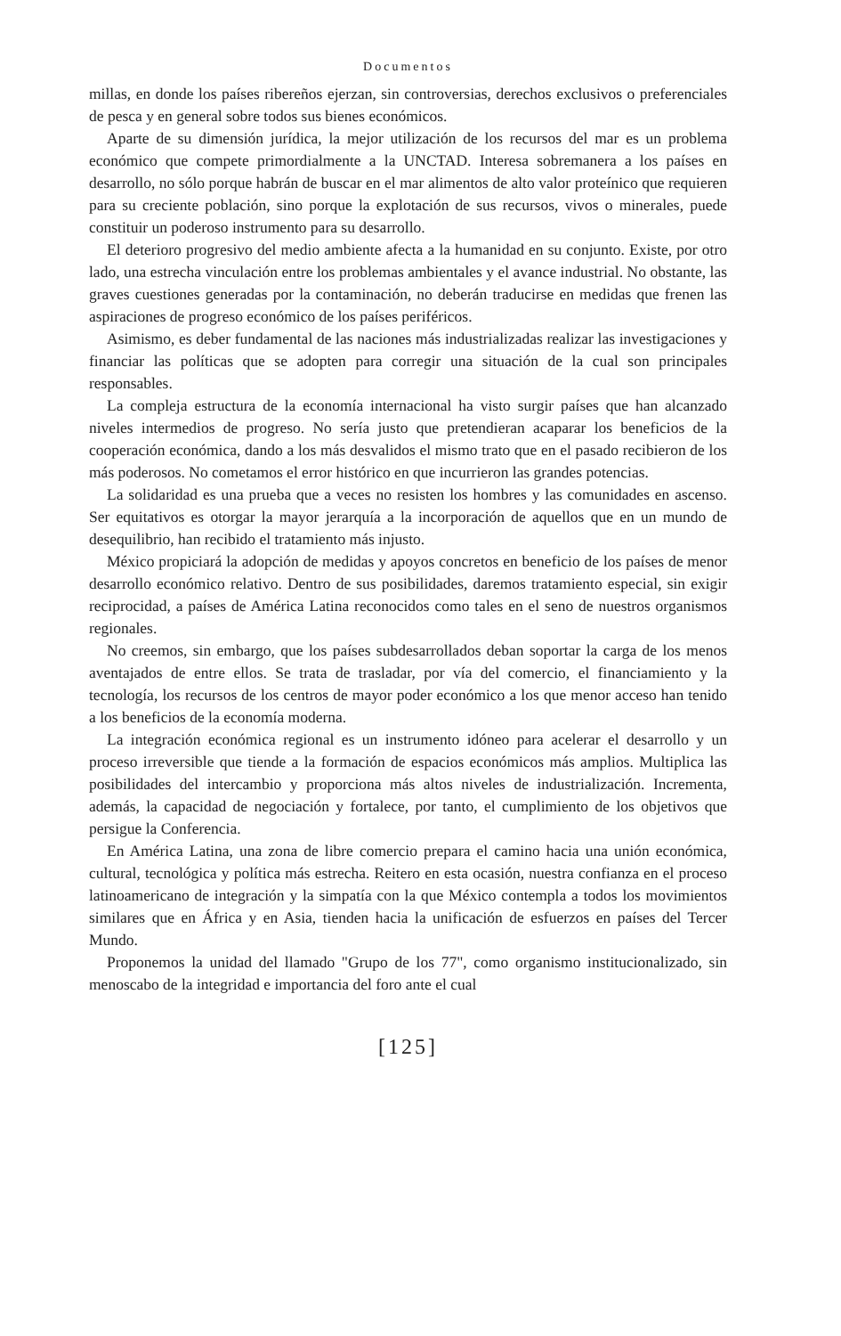Documentos
millas, en donde los países ribereños ejerzan, sin controversias, derechos exclusivos o preferenciales de pesca y en general sobre todos sus bienes económicos.
Aparte de su dimensión jurídica, la mejor utilización de los recursos del mar es un problema económico que compete primordialmente a la UNCTAD. Interesa sobremanera a los países en desarrollo, no sólo porque habrán de buscar en el mar alimentos de alto valor proteínico que requieren para su creciente población, sino porque la explotación de sus recursos, vivos o minerales, puede constituir un poderoso instrumento para su desarrollo.
El deterioro progresivo del medio ambiente afecta a la humanidad en su conjunto. Existe, por otro lado, una estrecha vinculación entre los problemas ambientales y el avance industrial. No obstante, las graves cuestiones generadas por la contaminación, no deberán traducirse en medidas que frenen las aspiraciones de progreso económico de los países periféricos.
Asimismo, es deber fundamental de las naciones más industrializadas realizar las investigaciones y financiar las políticas que se adopten para corregir una situación de la cual son principales responsables.
La compleja estructura de la economía internacional ha visto surgir países que han alcanzado niveles intermedios de progreso. No sería justo que pretendieran acaparar los beneficios de la cooperación económica, dando a los más desvalidos el mismo trato que en el pasado recibieron de los más poderosos. No cometamos el error histórico en que incurrieron las grandes potencias.
La solidaridad es una prueba que a veces no resisten los hombres y las comunidades en ascenso. Ser equitativos es otorgar la mayor jerarquía a la incorporación de aquellos que en un mundo de desequilibrio, han recibido el tratamiento más injusto.
México propiciará la adopción de medidas y apoyos concretos en beneficio de los países de menor desarrollo económico relativo. Dentro de sus posibilidades, daremos tratamiento especial, sin exigir reciprocidad, a países de América Latina reconocidos como tales en el seno de nuestros organismos regionales.
No creemos, sin embargo, que los países subdesarrollados deban soportar la carga de los menos aventajados de entre ellos. Se trata de trasladar, por vía del comercio, el financiamiento y la tecnología, los recursos de los centros de mayor poder económico a los que menor acceso han tenido a los beneficios de la economía moderna.
La integración económica regional es un instrumento idóneo para acelerar el desarrollo y un proceso irreversible que tiende a la formación de espacios económicos más amplios. Multiplica las posibilidades del intercambio y proporciona más altos niveles de industrialización. Incrementa, además, la capacidad de negociación y fortalece, por tanto, el cumplimiento de los objetivos que persigue la Conferencia.
En América Latina, una zona de libre comercio prepara el camino hacia una unión económica, cultural, tecnológica y política más estrecha. Reitero en esta ocasión, nuestra confianza en el proceso latinoamericano de integración y la simpatía con la que México contempla a todos los movimientos similares que en África y en Asia, tienden hacia la unificación de esfuerzos en países del Tercer Mundo.
Proponemos la unidad del llamado "Grupo de los 77", como organismo institucionalizado, sin menoscabo de la integridad e importancia del foro ante el cual
[125]